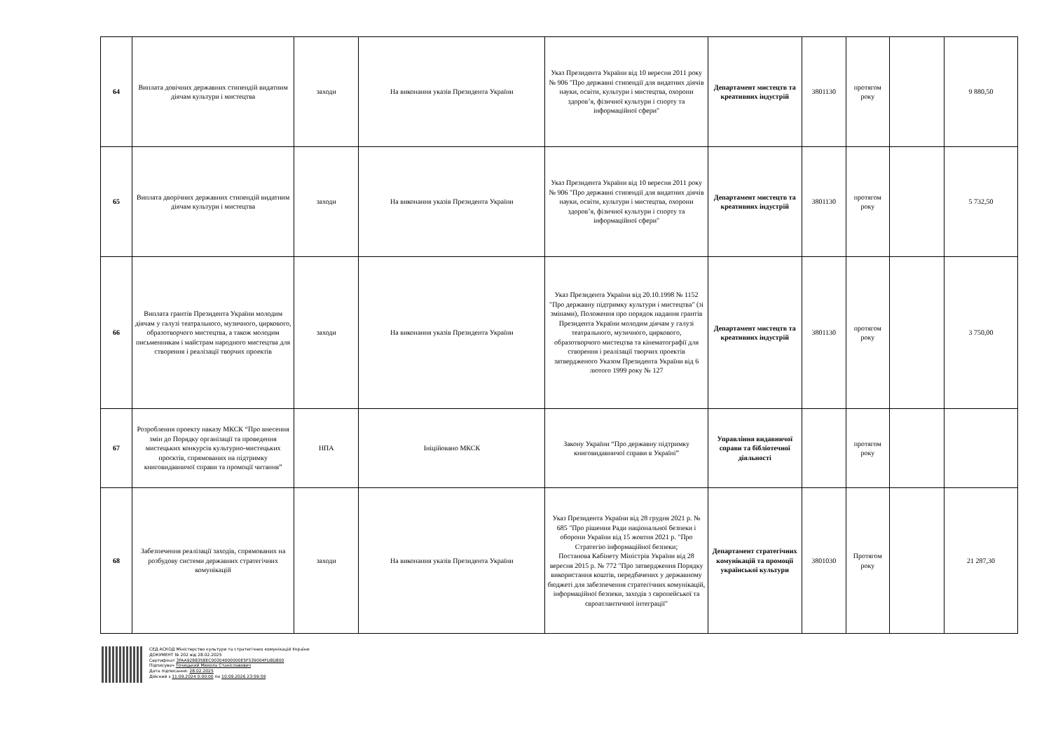| 64 | Виплата довічних державних стипендій видатним діячам культури і мистецтва | заходи | На виконання указів Президента України | Указ Президента України від 10 вересня 2011 року № 906 "Про державні стипендії для видатних діячів науки, освіти, культури і мистецтва, охорони здоров’я, фізичної культури і спорту та інформаційної сфери" | Департамент мистецтв та креативних індустрій | 3801130 | протягом року | | 9 880,50 |
| 65 | Виплата дворічних державних стипендій видатним діячам культури і мистецтва | заходи | На виконання указів Президента України | Указ Президента України від 10 вересня 2011 року № 906 "Про державні стипендії для видатних діячів науки, освіти, культури і мистецтва, охорони здоров’я, фізичної культури і спорту та інформаційної сфери" | Департамент мистецтв та креативних індустрій | 3801130 | протягом року | | 5 732,50 |
| 66 | Виплата грантів Президента України молодим діячам у галузі театрального, музичного, циркового, образотворчого мистецтва, а також молодим письменникам і майстрам народного мистецтва для створення і реалізації творчих проектів | заходи | На виконання указів Президента України | Указ Президента України від 20.10.1998 № 1152 "Про державну підтримку культури і мистецтва" (зі змінами), Положення про порядок надання грантів Президента України молодим діячам у галузі театрального, музичного, циркового, образотворчого мистецтва та кінематографії для створення і реалізації творчих проектів затвердженого Указом Президента України від 6 лютого 1999 року № 127 | Департамент мистецтв та креативних індустрій | 3801130 | протягом року | | 3 750,00 |
| 67 | Розроблення проекту наказу МКСК “Про внесення змін до Порядку організації та проведення мистецьких конкурсів культурно-мистецьких проєктів, спрямованих на підтримку книговидавничої справи та промоції читання” | НПА | Ініційовано МКСК | Закону України “Про державну підтримку книговидавничої справи в Україні” | Управління видавничої справи та бібліотечної діяльності | | протягом року | | |
| 68 | Забезпечення реалізації заходів, спрямованих на розбудову системи державних стратегічних комунікацій | заходи | На виконання указів Президента України | Указ Президента України від 28 грудня 2021 р. № 685 "Про рішення Ради національної безпеки і оборони України від 15 жовтня 2021 р. "Про Стратегію інформаційної безпеки; Постанова Кабінету Міністрів України від 28 вересня 2015 р. № 772 "Про затвердження Порядку використання коштів, передбачених у державному бюджеті для забезпечення стратегічних комунікацій, інформаційної безпеки, заходів з європейської та євроатлантичної інтеграції" | Департамент стратегічних комунікацій та промоції української культури | 3801030 | Протягом року | | 21 287,30 |
СЕД АСКОД Міністерство культури та стратегічних комунікацій України
ДОКУМЕНТ № 202 від 28.02.2025
Сертифікат 3FAA9288358EC00304000000E5F539004FD8D800
Підписувач Точицький Микола Станіславович
Дата підписання: 28.02.2025
Дійсний з 11.09.2024 0:00:00 по 10.09.2026 23:59:59